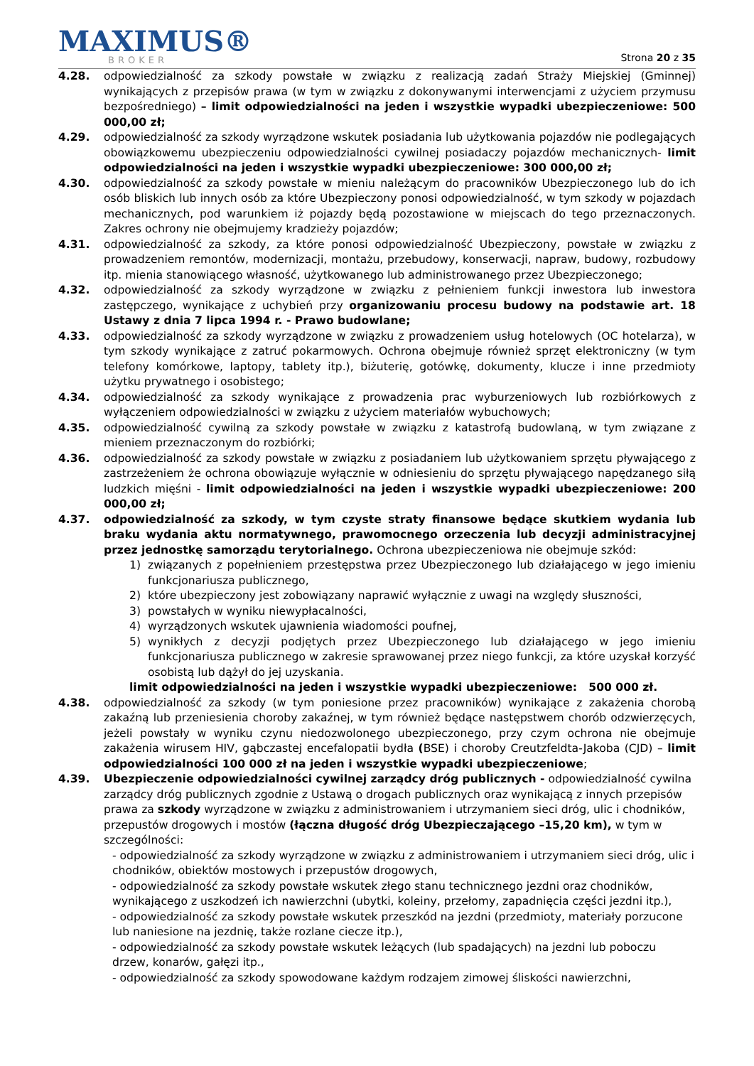MAXIMUS®
BROKER
Strona 20 z 35
4.28. odpowiedzialność za szkody powstałe w związku z realizacją zadań Straży Miejskiej (Gminnej) wynikających z przepisów prawa (w tym w związku z dokonywanymi interwencjami z użyciem przymusu bezpośredniego) – limit odpowiedzialności na jeden i wszystkie wypadki ubezpieczeniowe: 500 000,00 zł;
4.29. odpowiedzialność za szkody wyrządzone wskutek posiadania lub użytkowania pojazdów nie podlegających obowiązkowemu ubezpieczeniu odpowiedzialności cywilnej posiadaczy pojazdów mechanicznych- limit odpowiedzialności na jeden i wszystkie wypadki ubezpieczeniowe: 300 000,00 zł;
4.30. odpowiedzialność za szkody powstałe w mieniu należącym do pracowników Ubezpieczonego lub do ich osób bliskich lub innych osób za które Ubezpieczony ponosi odpowiedzialność, w tym szkody w pojazdach mechanicznych, pod warunkiem iż pojazdy będą pozostawione w miejscach do tego przeznaczonych. Zakres ochrony nie obejmujemy kradzieży pojazdów;
4.31. odpowiedzialność za szkody, za które ponosi odpowiedzialność Ubezpieczony, powstałe w związku z prowadzeniem remontów, modernizacji, montażu, przebudowy, konserwacji, napraw, budowy, rozbudowy itp. mienia stanowiącego własność, użytkowanego lub administrowanego przez Ubezpieczonego;
4.32. odpowiedzialność za szkody wyrządzone w związku z pełnieniem funkcji inwestora lub inwestora zastępczego, wynikające z uchybień przy organizowaniu procesu budowy na podstawie art. 18 Ustawy z dnia 7 lipca 1994 r. - Prawo budowlane;
4.33. odpowiedzialność za szkody wyrządzone w związku z prowadzeniem usług hotelowych (OC hotelarza), w tym szkody wynikające z zatruć pokarmowych. Ochrona obejmuje również sprzęt elektroniczny (w tym telefony komórkowe, laptopy, tablety itp.), biżuterię, gotówkę, dokumenty, klucze i inne przedmioty użytku prywatnego i osobistego;
4.34. odpowiedzialność za szkody wynikające z prowadzenia prac wyburzeniowych lub rozbiórkowych z wyłączeniem odpowiedzialności w związku z użyciem materiałów wybuchowych;
4.35. odpowiedzialność cywilną za szkody powstałe w związku z katastrofą budowlaną, w tym związane z mieniem przeznaczonym do rozbiórki;
4.36. odpowiedzialność za szkody powstałe w związku z posiadaniem lub użytkowaniem sprzętu pływającego z zastrzeżeniem że ochrona obowiązuje wyłącznie w odniesieniu do sprzętu pływającego napędzanego siłą ludzkich mięśni - limit odpowiedzialności na jeden i wszystkie wypadki ubezpieczeniowe: 200 000,00 zł;
4.37. odpowiedzialność za szkody, w tym czyste straty finansowe będące skutkiem wydania lub braku wydania aktu normatywnego, prawomocnego orzeczenia lub decyzji administracyjnej przez jednostkę samorządu terytorialnego. Ochrona ubezpieczeniowa nie obejmuje szkód:
1) związanych z popełnieniem przestępstwa przez Ubezpieczonego lub działającego w jego imieniu funkcjonariusza publicznego,
2) które ubezpieczony jest zobowiązany naprawić wyłącznie z uwagi na względy słuszności,
3) powstałych w wyniku niewypłacalności,
4) wyrządzonych wskutek ujawnienia wiadomości poufnej,
5) wynikłych z decyzji podjętych przez Ubezpieczonego lub działającego w jego imieniu funkcjonariusza publicznego w zakresie sprawowanej przez niego funkcji, za które uzyskał korzyść osobistą lub dążył do jej uzyskania.
limit odpowiedzialności na jeden i wszystkie wypadki ubezpieczeniowe: 500 000 zł.
4.38. odpowiedzialność za szkody (w tym poniesione przez pracowników) wynikające z zakażenia chorobą zakaźną lub przeniesienia choroby zakaźnej, w tym również będące następstwem chorób odzwierzęcych, jeżeli powstały w wyniku czynu niedozwolonego ubezpieczonego, przy czym ochrona nie obejmuje zakażenia wirusem HIV, gąbczastej encefalopatii bydła (BSE) i choroby Creutzfeldta-Jakoba (CJD) – limit odpowiedzialności 100 000 zł na jeden i wszystkie wypadki ubezpieczeniowe;
4.39. Ubezpieczenie odpowiedzialności cywilnej zarządcy dróg publicznych - odpowiedzialność cywilna zarządcy dróg publicznych zgodnie z Ustawą o drogach publicznych oraz wynikającą z innych przepisów prawa za szkody wyrządzone w związku z administrowaniem i utrzymaniem sieci dróg, ulic i chodników, przepustów drogowych i mostów (łączna długość dróg Ubezpieczającego –15,20 km), w tym w szczególności:
- odpowiedzialność za szkody wyrządzone w związku z administrowaniem i utrzymaniem sieci dróg, ulic i chodników, obiektów mostowych i przepustów drogowych,
- odpowiedzialność za szkody powstałe wskutek złego stanu technicznego jezdni oraz chodników, wynikającego z uszkodzeń ich nawierzchni (ubytki, koleiny, przełomy, zapadnięcia części jezdni itp.),
- odpowiedzialność za szkody powstałe wskutek przeszkód na jezdni (przedmioty, materiały porzucone lub naniesione na jezdnię, także rozlane ciecze itp.),
- odpowiedzialność za szkody powstałe wskutek leżących (lub spadających) na jezdni lub poboczu drzew, konarów, gałęzi itp.,
- odpowiedzialność za szkody spowodowane każdym rodzajem zimowej śliskości nawierzchni,